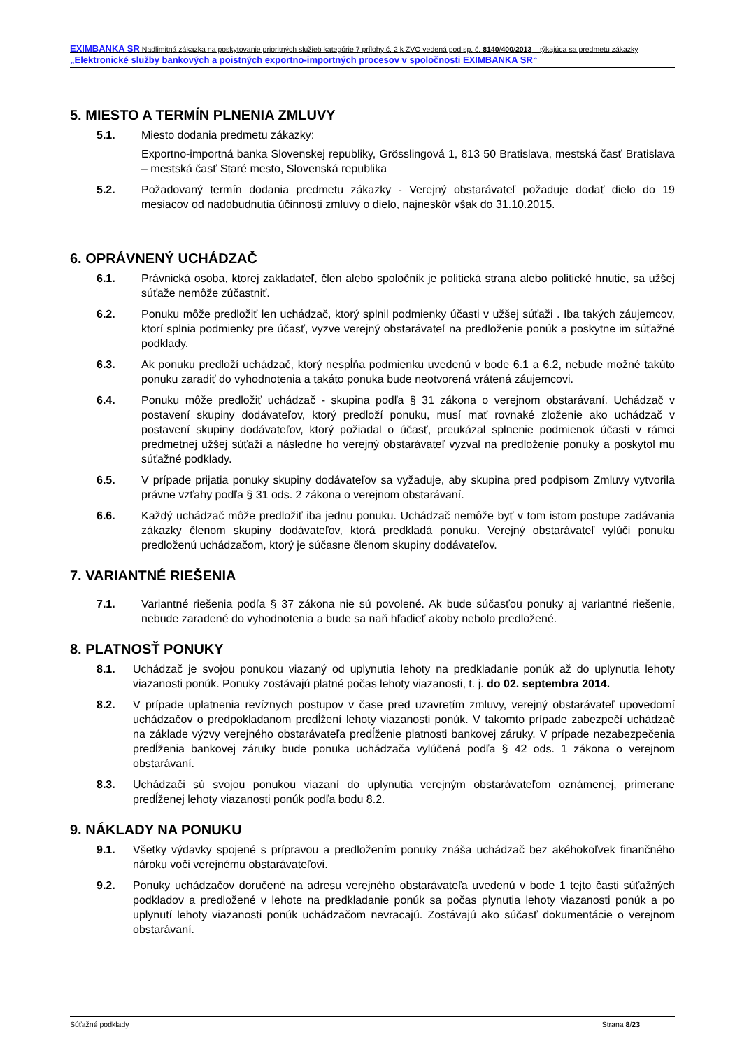EXIMBANKA SR Nadlimitná zákazka na poskytovanie prioritných služieb kategórie 7 prílohy č. 2 k ZVO vedená pod sp. č. 8140/400/2013 – týkajúca sa predmetu zákazky „Elektronické služby bankových a poistných exportno-importných procesov v spoločnosti EXIMBANKA SR“
5. MIESTO A TERMÍN PLNENIA ZMLUVY
5.1. Miesto dodania predmetu zákazky:
Exportno-importná banka Slovenskej republiky, Grösslingová 1, 813 50 Bratislava, mestská časť Bratislava – mestská časť Staré mesto, Slovenská republika
5.2. Požadovaný termín dodania predmetu zákazky - Verejný obstarávateľ požaduje dodať dielo do 19 mesiacov od nadobudnutia účinnosti zmluvy o dielo, najneskôr však do 31.10.2015.
6. OPRÁVNENÝ UCHÁDZAČ
6.1. Právnická osoba, ktorej zakladateľ, člen alebo spoločník je politická strana alebo politické hnutie, sa užšej súťaže nemôže zúčastniť.
6.2. Ponuku môže predložiť len uchádzač, ktorý splnil podmienky účasti v užšej súťaži . Iba takých záujemcov, ktorí splnia podmienky pre účasť, vyzve verejný obstarávateľ na predloženie ponúk a poskytne im súťažné podklady.
6.3. Ak ponuku predloží uchádzač, ktorý nespĺňa podmienku uvedenú v bode 6.1 a 6.2, nebude možné takúto ponuku zaradiť do vyhodnotenia a takáto ponuka bude neotvorená vrátená záujemcovi.
6.4. Ponuku môže predložiť uchádzač - skupina podľa § 31 zákona o verejnom obstarávaní. Uchádzač v postavení skupiny dodávateľov, ktorý predloží ponuku, musí mať rovnaké zloženie ako uchádzač v postavení skupiny dodávateľov, ktorý požiadal o účasť, preukázal splnenie podmienok účasti v rámci predmetnej užšej súťaži a následne ho verejný obstarávateľ vyzval na predloženie ponuky a poskytol mu súťažné podklady.
6.5. V prípade prijatia ponuky skupiny dodávateľov sa vyžaduje, aby skupina pred podpisom Zmluvy vytvorila právne vzťahy podľa § 31 ods. 2 zákona o verejnom obstarávaní.
6.6. Každý uchádzač môže predložiť iba jednu ponuku. Uchádzač nemôže byť v tom istom postupe zadávania zákazky členom skupiny dodávateľov, ktorá predkladá ponuku. Verejný obstarávateľ vylúči ponuku predloženú uchádzačom, ktorý je súčasne členom skupiny dodávateľov.
7. VARIANTNÉ RIEŠENIA
7.1. Variantné riešenia podľa § 37 zákona nie sú povolené. Ak bude súčasťou ponuky aj variantné riešenie, nebude zaradené do vyhodnotenia a bude sa naň hľadieť akoby nebolo predložené.
8. PLATNOSŤ PONUKY
8.1. Uchádzač je svojou ponukou viazaný od uplynutia lehoty na predkladanie ponúk až do uplynutia lehoty viazanosti ponúk. Ponuky zostávajú platné počas lehoty viazanosti, t. j. do 02. septembra 2014.
8.2. V prípade uplatnenia revíznych postupov v čase pred uzavretím zmluvy, verejný obstarávateľ upovedomí uchádzačov o predpokladanom predĺžení lehoty viazanosti ponúk. V takomto prípade zabezpečí uchádzač na základe výzvy verejného obstarávateľa predĺženie platnosti bankovej záruky. V prípade nezabezpečenia predĺženia bankovej záruky bude ponuka uchádzača vylúčená podľa § 42 ods. 1 zákona o verejnom obstarávaní.
8.3. Uchádzači sú svojou ponukou viazaní do uplynutia verejným obstarávateľom oznámenej, primerane predĺženej lehoty viazanosti ponúk podľa bodu 8.2.
9. NÁKLADY NA PONUKU
9.1. Všetky výdavky spojené s prípravou a predložením ponuky znáša uchádzač bez akéhokoľvek finančného nároku voči verejnému obstarávateľovi.
9.2. Ponuky uchádzačov doručené na adresu verejného obstarávateľa uvedenú v bode 1 tejto časti súťažných podkladov a predložené v lehote na predkladanie ponúk sa počas plynutia lehoty viazanosti ponúk a po uplynutí lehoty viazanosti ponúk uchádzačom nevracajú. Zostávajú ako súčasť dokumentácie o verejnom obstarávaní.
Súťažné podklady Strana 8/23